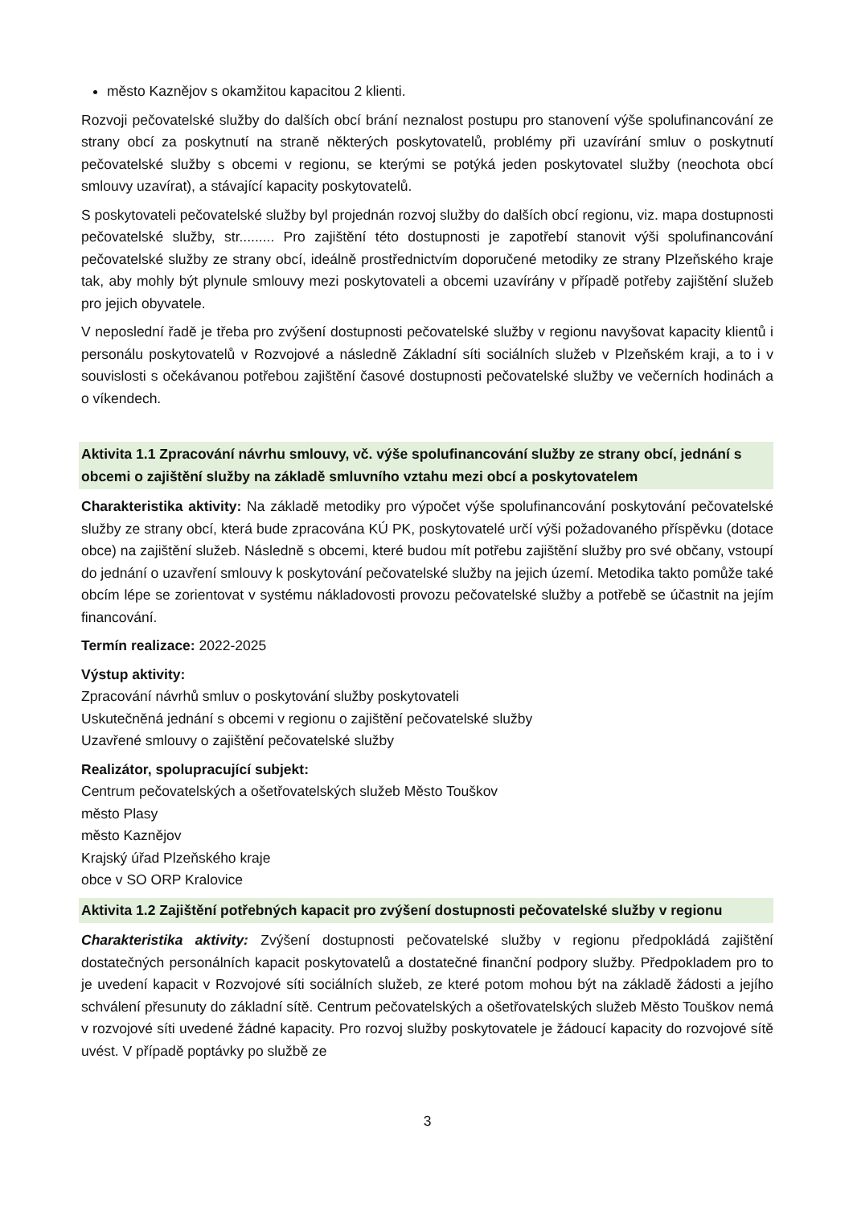město Kaznějov s okamžitou kapacitou 2 klienti.
Rozvoji pečovatelské služby do dalších obcí brání neznalost postupu pro stanovení výše spolufinancování ze strany obcí za poskytnutí na straně některých poskytovatelů, problémy při uzavírání smluv o poskytnutí pečovatelské služby s obcemi v regionu, se kterými se potýká jeden poskytovatel služby (neochota obcí smlouvy uzavírat), a stávající kapacity poskytovatelů.
S poskytovateli pečovatelské služby byl projednán rozvoj služby do dalších obcí regionu, viz. mapa dostupnosti pečovatelské služby, str......... Pro zajištění této dostupnosti je zapotřebí stanovit výši spolufinancování pečovatelské služby ze strany obcí, ideálně prostřednictvím doporučené metodiky ze strany Plzeňského kraje tak, aby mohly být plynule smlouvy mezi poskytovateli a obcemi uzavírány v případě potřeby zajištění služeb pro jejich obyvatele.
V neposlední řadě je třeba pro zvýšení dostupnosti pečovatelské služby v regionu navyšovat kapacity klientů i personálu poskytovatelů v Rozvojové a následně Základní síti sociálních služeb v Plzeňském kraji, a to i v souvislosti s očekávanou potřebou zajištění časové dostupnosti pečovatelské služby ve večerních hodinách a o víkendech.
Aktivita 1.1 Zpracování návrhu smlouvy, vč. výše spolufinancování služby ze strany obcí, jednání s obcemi o zajištění služby na základě smluvního vztahu mezi obcí a poskytovatelem
Charakteristika aktivity: Na základě metodiky pro výpočet výše spolufinancování poskytování pečovatelské služby ze strany obcí, která bude zpracována KÚ PK, poskytovatelé určí výši požadovaného příspěvku (dotace obce) na zajištění služeb. Následně s obcemi, které budou mít potřebu zajištění služby pro své občany, vstoupí do jednání o uzavření smlouvy k poskytování pečovatelské služby na jejich území. Metodika takto pomůže také obcím lépe se zorientovat v systému nákladovosti provozu pečovatelské služby a potřebě se účastnit na jejím financování.
Termín realizace: 2022-2025
Výstup aktivity:
Zpracování návrhů smluv o poskytování služby poskytovateli
Uskutečněná jednání s obcemi v regionu o zajištění pečovatelské služby
Uzavřené smlouvy o zajištění pečovatelské služby
Realizátor, spolupracující subjekt:
Centrum pečovatelských a ošetřovatelských služeb Město Touškov
město Plasy
město Kaznějov
Krajský úřad Plzeňského kraje
obce v SO ORP Kralovice
Aktivita 1.2 Zajištění potřebných kapacit pro zvýšení dostupnosti pečovatelské služby v regionu
Charakteristika aktivity: Zvýšení dostupnosti pečovatelské služby v regionu předpokládá zajištění dostatečných personálních kapacit poskytovatelů a dostatečné finanční podpory služby. Předpokladem pro to je uvedení kapacit v Rozvojové síti sociálních služeb, ze které potom mohou být na základě žádosti a jejího schválení přesunuty do základní sítě. Centrum pečovatelských a ošetřovatelských služeb Město Touškov nemá v rozvojové síti uvedené žádné kapacity. Pro rozvoj služby poskytovatele je žádoucí kapacity do rozvojové sítě uvést. V případě poptávky po službě ze
3